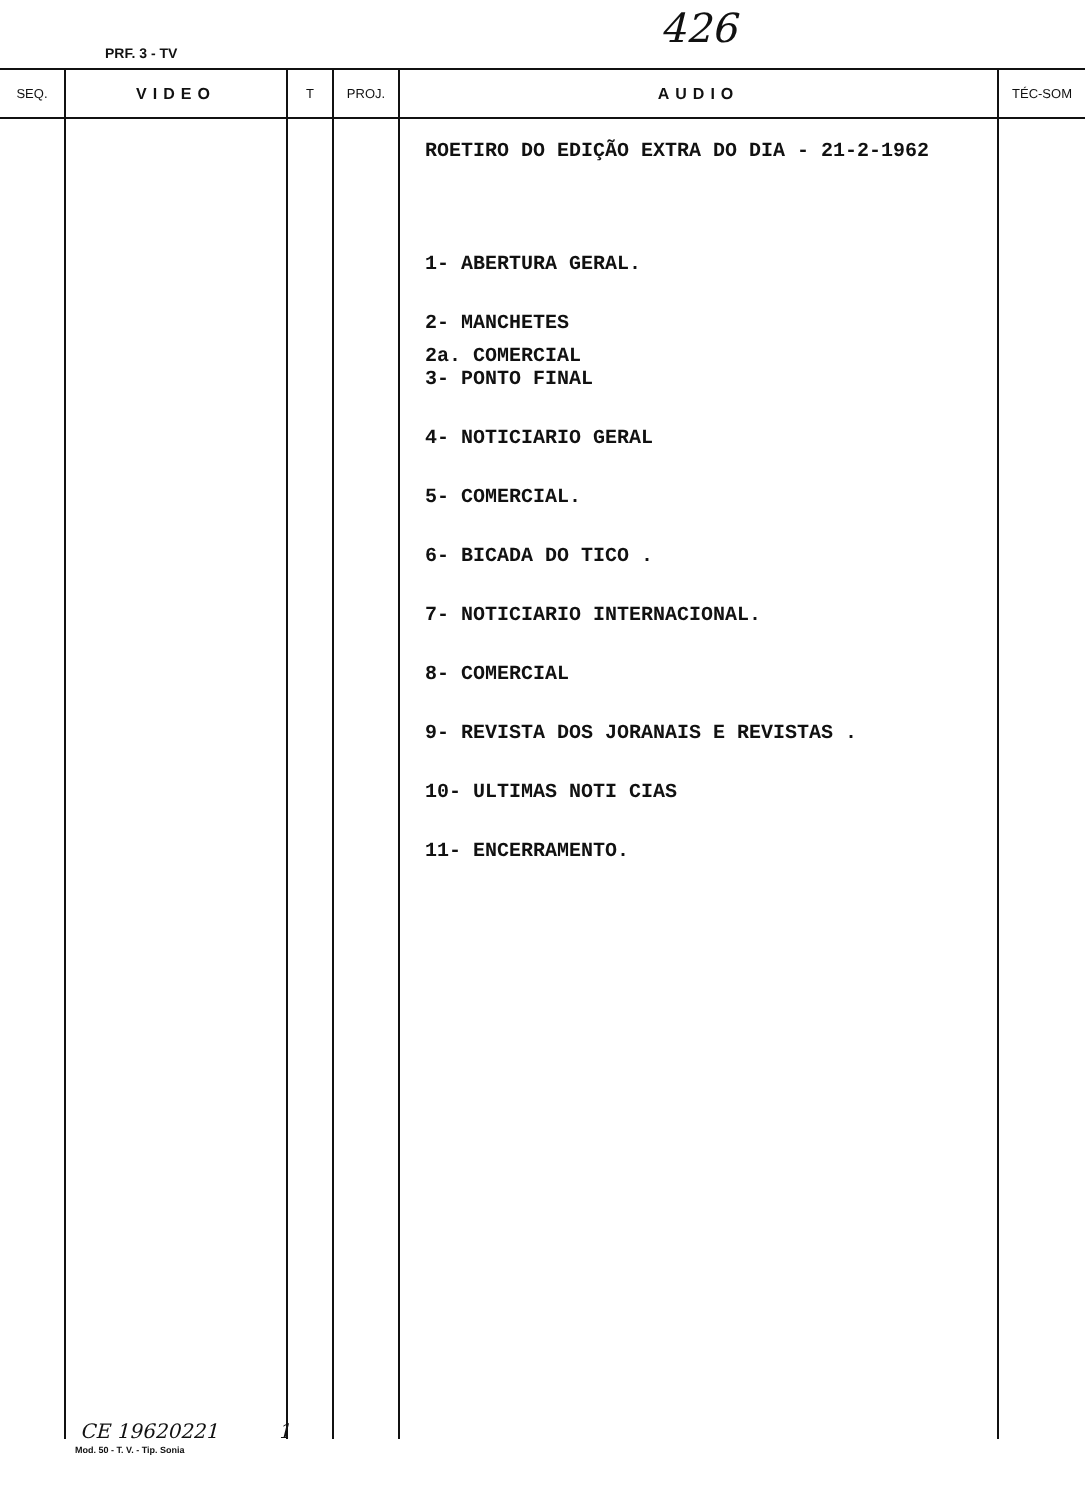PRF. 3 - TV
426
| SEQ. | VIDEO | T | PROJ. | AUDIO | TÉC-SOM |
| --- | --- | --- | --- | --- | --- |
| | | | | ROETIRO DO EDIÇÃO EXTRA DO DIA - 21-2-1962 1- ABERTURA GERAL. 2- MANCHETES 2a. COMERCIAL 3- PONTO FINAL 4- NOTICIARIO GERAL 5- COMERCIAL. 6- BICADA DO TICO . 7- NOTICIARIO INTERNACIONAL. 8- COMERCIAL 9- REVISTA DOS JORANAIS E REVISTAS . 10- ULTIMAS NOTI CIAS 11- ENCERRAMENTO. | |
Mod. 50 - T. V. - Tip. Sonia
CE 19620221 1